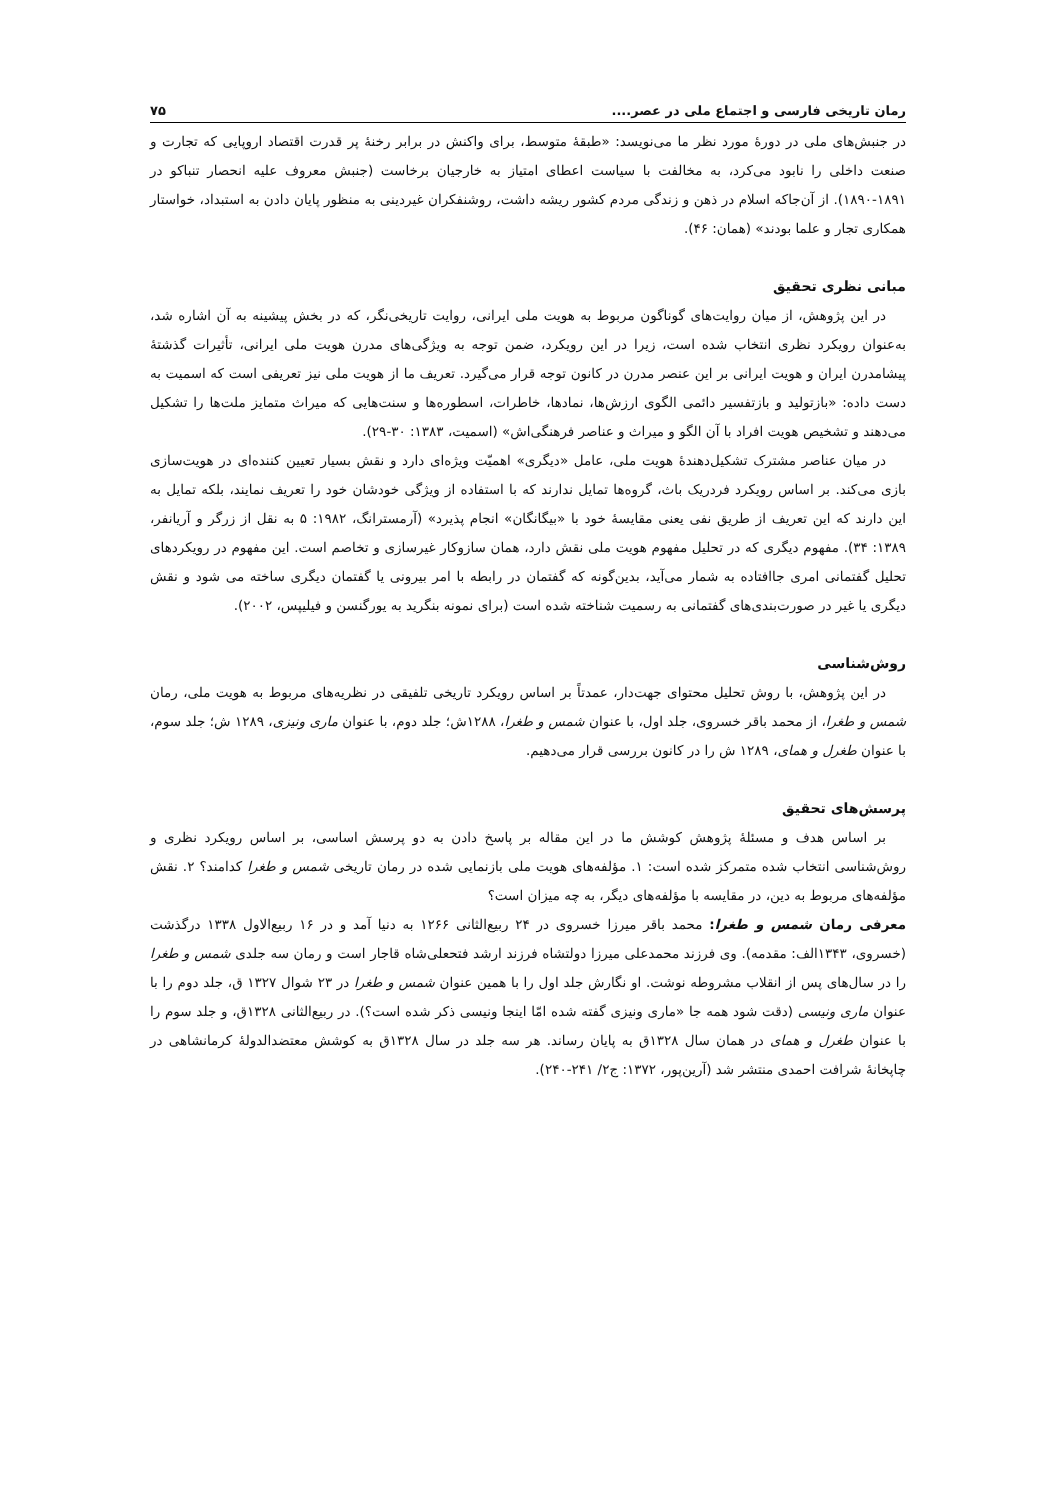رمان تاریخی فارسی و اجتماع ملی در عصر.... ۷۵
در جنبش‌های ملی در دورهٔ مورد نظر ما می‌نویسد: «طبقهٔ متوسط، برای واکنش در برابر رخنهٔ پر قدرت اقتصاد اروپایی که تجارت و صنعت داخلی را نابود می‌کرد، به مخالفت با سیاست اعطای امتیاز به خارجیان برخاست (جنبش معروف علیه انحصار تنباکو در ۱۸۹۱-۱۸۹۰). از آن‌جاکه اسلام در ذهن و زندگی مردم کشور ریشه داشت، روشنفکران غیردینی به منظور پایان دادن به استبداد، خواستار همکاری تجار و علما بودند» (همان: ۴۶).
مبانی نظری تحقیق
در این پژوهش، از میان روایت‌های گوناگون مربوط به هویت ملی ایرانی، روایت تاریخی‌نگر، که در بخش پیشینه به آن اشاره شد، به‌عنوان رویکرد نظری انتخاب شده است، زیرا در این رویکرد، ضمن توجه به ویژگی‌های مدرن هویت ملی ایرانی، تأثیرات گذشتهٔ پیشامدرن ایران و هویت ایرانی بر این عنصر مدرن در کانون توجه قرار می‌گیرد. تعریف ما از هویت ملی نیز تعریفی است که اسمیت به دست داده: «بازتولید و بازتفسیر دائمی الگوی ارزش‌ها، نمادها، خاطرات، اسطوره‌ها و سنت‌هایی که میراث متمایز ملت‌ها را تشکیل می‌دهند و تشخیص هویت افراد با آن الگو و میراث و عناصر فرهنگی‌اش» (اسمیت، ۱۳۸۳: ۳۰-۲۹).
در میان عناصر مشترک تشکیل‌دهندهٔ هویت ملی، عامل «دیگری» اهمیّت ویژه‌ای دارد و نقش بسیار تعیین کننده‌ای در هویت‌سازی بازی می‌کند. بر اساس رویکرد فردریک باث، گروه‌ها تمایل ندارند که با استفاده از ویژگی خودشان خود را تعریف نمایند، بلکه تمایل به این دارند که این تعریف از طریق نفی یعنی مقایسهٔ خود با «بیگانگان» انجام پذیرد» (آرمسترانگ، ۱۹۸۲: ۵ به نقل از زرگر و آریانفر، ۱۳۸۹: ۳۴). مفهوم دیگری که در تحلیل مفهوم هویت ملی نقش دارد، همان سازوکار غیرسازی و تخاصم است. این مفهوم در رویکردهای تحلیل گفتمانی امری جاافتاده به شمار می‌آید، بدین‌گونه که گفتمان در رابطه با امر بیرونی یا گفتمان دیگری ساخته می شود و نقش دیگری یا غیر در صورت‌بندی‌های گفتمانی به رسمیت شناخته شده است (برای نمونه بنگرید به یورگنسن و فیلیپس، ۲۰۰۲).
روش‌شناسی
در این پژوهش، با روش تحلیل محتوای جهت‌دار، عمدتاً بر اساس رویکرد تاریخی تلفیقی در نظریه‌های مربوط به هویت ملی، رمان شمس و طغرا، از محمد باقر خسروی، جلد اول، با عنوان شمس و طغرا، ۱۲۸۸ش؛ جلد دوم، با عنوان ماری ونیزی، ۱۲۸۹ ش؛ جلد سوم، با عنوان طغرل و همای، ۱۲۸۹ ش را در کانون بررسی قرار می‌دهیم.
پرسش‌های تحقیق
بر اساس هدف و مسئلهٔ پژوهش کوشش ما در این مقاله بر پاسخ دادن به دو پرسش اساسی، بر اساس رویکرد نظری و روش‌شناسی انتخاب شده متمرکز شده است: ۱. مؤلفه‌های هویت ملی بازنمایی شده در رمان تاریخی شمس و طغرا کدامند؟ ۲. نقش مؤلفه‌های مربوط به دین، در مقایسه با مؤلفه‌های دیگر، به چه میزان است؟
معرفی رمان شمس و طغرا: محمد باقر میرزا خسروی در ۲۴ ربیع‌الثانی ۱۲۶۶ به دنیا آمد و در ۱۶ ربیع‌الاول ۱۳۳۸ درگذشت (خسروی، ۱۳۴۳الف: مقدمه). وی فرزند محمدعلی میرزا دولتشاه فرزند ارشد فتحعلی‌شاه قاجار است و رمان سه جلدی شمس و طغرا را در سال‌های پس از انقلاب مشروطه نوشت. او نگارش جلد اول را با همین عنوان شمس و طغرا در ۲۳ شوال ۱۳۲۷ ق، جلد دوم را با عنوان ماری ونیسی (دقت شود همه جا «ماری ونیزی گفته شده امّا اینجا ونیسی ذکر شده است؟). در ربیع‌الثانی ۱۳۲۸ق، و جلد سوم را با عنوان طغرل و همای در همان سال ۱۳۲۸ق به پایان رساند. هر سه جلد در سال ۱۳۲۸ق به کوشش معتضدالدولهٔ کرمانشاهی در چاپخانهٔ شرافت احمدی منتشر شد (آرین‌پور، ۱۳۷۲: ج۲/ ۲۴۱-۲۴۰).